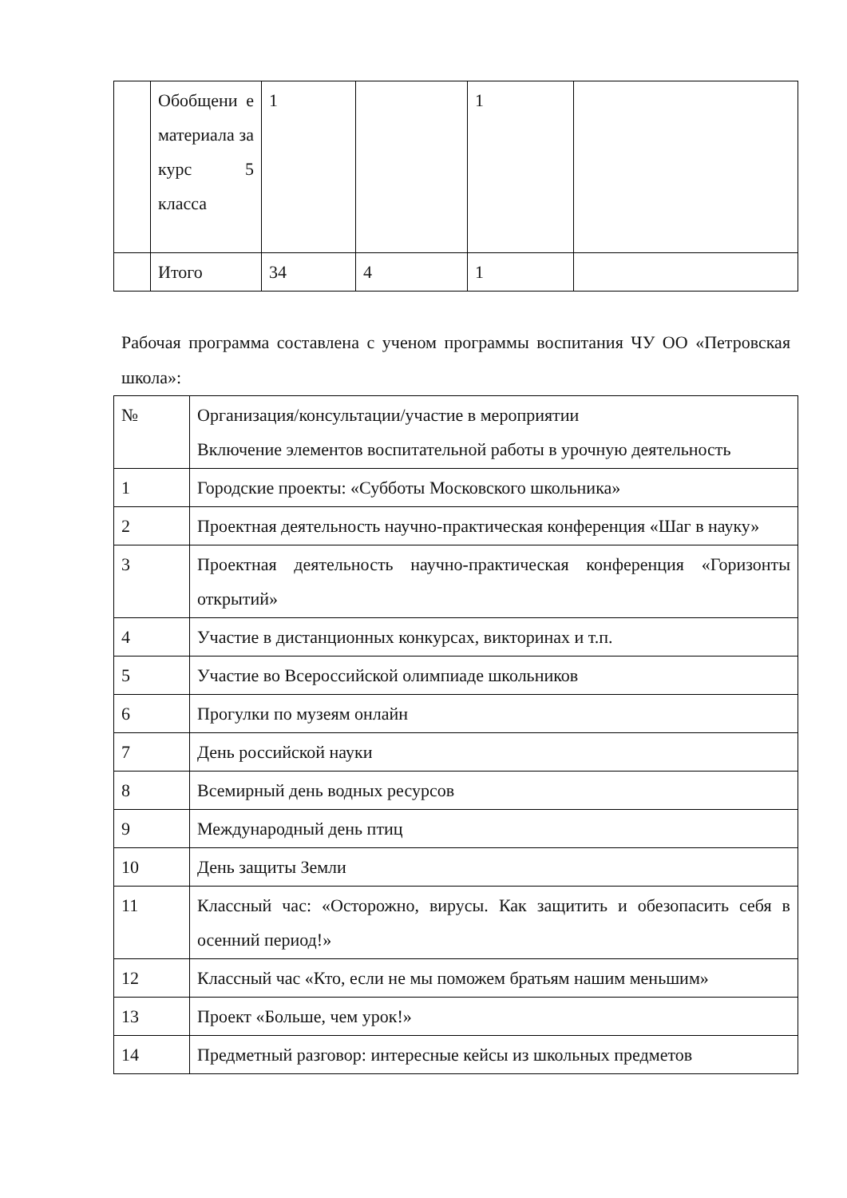| | Обобщени е материала за курс 5 класса | 1 | | 1 | |
| | Итого | 34 | 4 | 1 | |
Рабочая программа составлена с ученом программы воспитания ЧУ ОО «Петровская школа»:
| № | Организация/консультации/участие в мероприятии Включение элементов воспитательной работы в урочную деятельность |
| 1 | Городские проекты: «Субботы Московского школьника» |
| 2 | Проектная деятельность научно-практическая конференция «Шаг в науку» |
| 3 | Проектная деятельность научно-практическая конференция «Горизонты открытий» |
| 4 | Участие в дистанционных конкурсах, викторинах и т.п. |
| 5 | Участие во Всероссийской олимпиаде школьников |
| 6 | Прогулки по музеям онлайн |
| 7 | День российской науки |
| 8 | Всемирный день водных ресурсов |
| 9 | Международный день птиц |
| 10 | День защиты Земли |
| 11 | Классный час: «Осторожно, вирусы. Как защитить и обезопасить себя в осенний период!» |
| 12 | Классный час «Кто, если не мы поможем братьям нашим меньшим» |
| 13 | Проект «Больше, чем урок!» |
| 14 | Предметный разговор: интересные кейсы из школьных предметов |